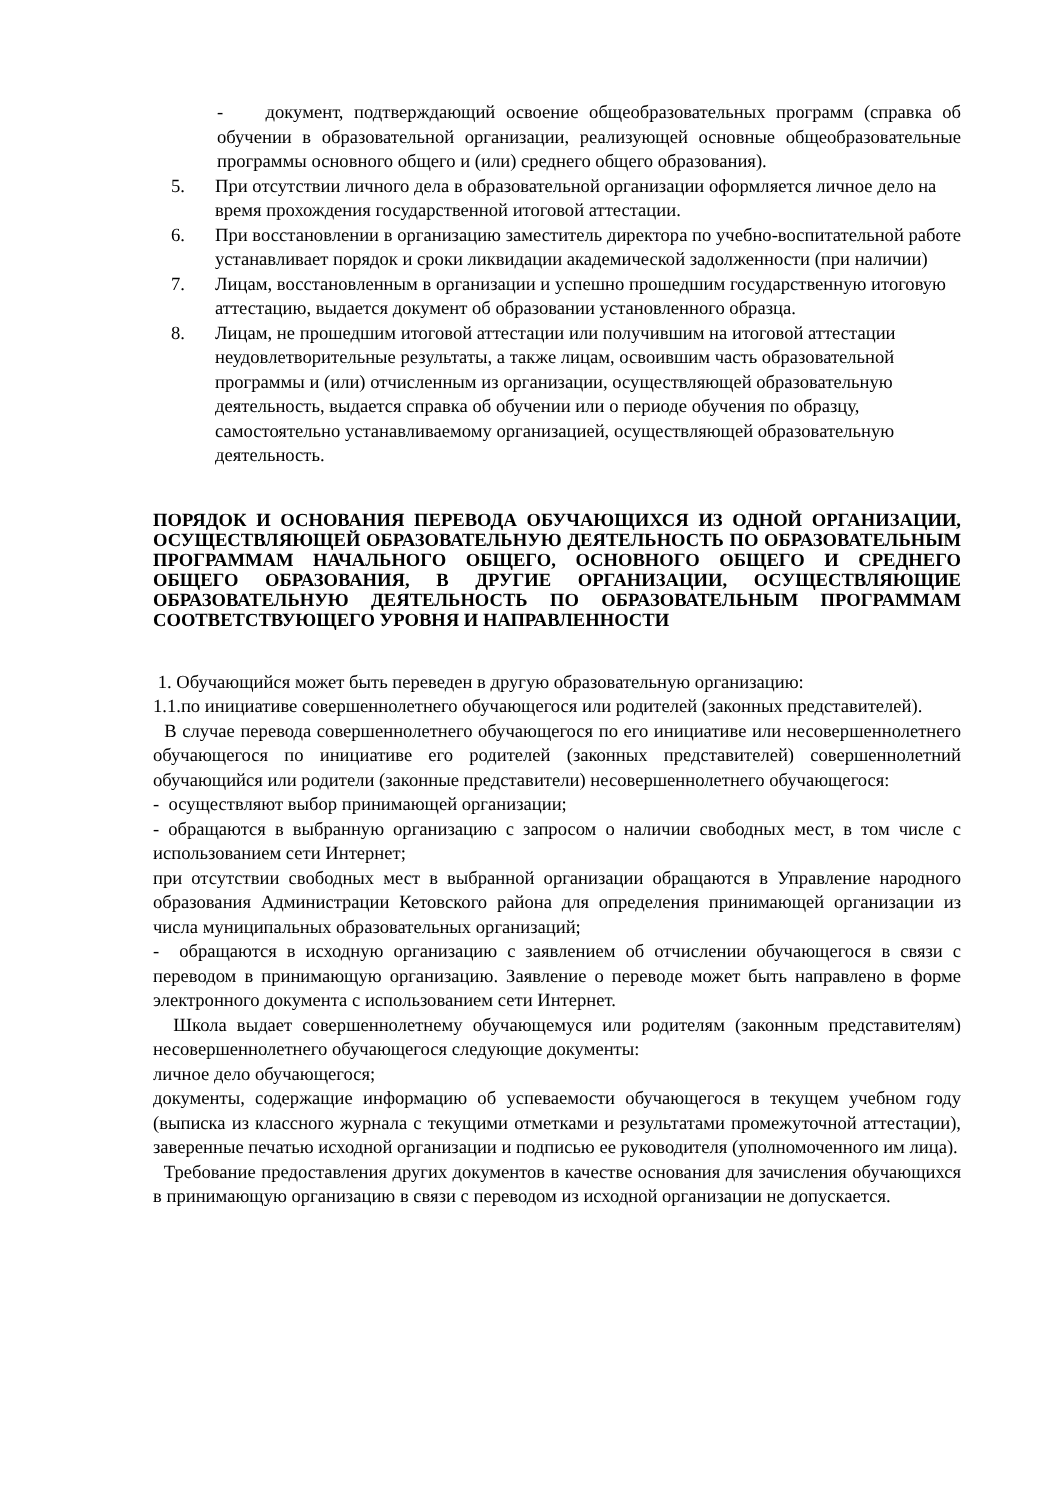- документ, подтверждающий освоение общеобразовательных программ (справка об обучении в образовательной организации, реализующей основные общеобразовательные программы основного общего и (или) среднего общего образования).
5. При отсутствии личного дела в образовательной организации оформляется личное дело на время прохождения государственной итоговой аттестации.
6. При восстановлении в организацию заместитель директора по учебно-воспитательной работе устанавливает порядок и сроки ликвидации академической задолженности (при наличии)
7. Лицам, восстановленным в организации и успешно прошедшим государственную итоговую аттестацию, выдается документ об образовании установленного образца.
8. Лицам, не прошедшим итоговой аттестации или получившим на итоговой аттестации неудовлетворительные результаты, а также лицам, освоившим часть образовательной программы и (или) отчисленным из организации, осуществляющей образовательную деятельность, выдается справка об обучении или о периоде обучения по образцу, самостоятельно устанавливаемому организацией, осуществляющей образовательную деятельность.
ПОРЯДОК И ОСНОВАНИЯ ПЕРЕВОДА ОБУЧАЮЩИХСЯ ИЗ ОДНОЙ ОРГАНИЗАЦИИ, ОСУЩЕСТВЛЯЮЩЕЙ ОБРАЗОВАТЕЛЬНУЮ ДЕЯТЕЛЬНОСТЬ ПО ОБРАЗОВАТЕЛЬНЫМ ПРОГРАММАМ НАЧАЛЬНОГО ОБЩЕГО, ОСНОВНОГО ОБЩЕГО И СРЕДНЕГО ОБЩЕГО ОБРАЗОВАНИЯ, В ДРУГИЕ ОРГАНИЗАЦИИ, ОСУЩЕСТВЛЯЮЩИЕ ОБРАЗОВАТЕЛЬНУЮ ДЕЯТЕЛЬНОСТЬ ПО ОБРАЗОВАТЕЛЬНЫМ ПРОГРАММАМ СООТВЕТСТВУЮЩЕГО УРОВНЯ И НАПРАВЛЕННОСТИ
1. Обучающийся может быть переведен в другую образовательную организацию:
1.1.по инициативе совершеннолетнего обучающегося или родителей (законных представителей).
В случае перевода совершеннолетнего обучающегося по его инициативе или несовершеннолетнего обучающегося по инициативе его родителей (законных представителей) совершеннолетний обучающийся или родители (законные представители) несовершеннолетнего обучающегося:
- осуществляют выбор принимающей организации;
- обращаются в выбранную организацию с запросом о наличии свободных мест, в том числе с использованием сети Интернет;
при отсутствии свободных мест в выбранной организации обращаются в Управление народного образования Администрации Кетовского района для определения принимающей организации из числа муниципальных образовательных организаций;
- обращаются в исходную организацию с заявлением об отчислении обучающегося в связи с переводом в принимающую организацию. Заявление о переводе может быть направлено в форме электронного документа с использованием сети Интернет.
Школа выдает совершеннолетнему обучающемуся или родителям (законным представителям) несовершеннолетнего обучающегося следующие документы:
личное дело обучающегося;
документы, содержащие информацию об успеваемости обучающегося в текущем учебном году (выписка из классного журнала с текущими отметками и результатами промежуточной аттестации), заверенные печатью исходной организации и подписью ее руководителя (уполномоченного им лица).
Требование предоставления других документов в качестве основания для зачисления обучающихся в принимающую организацию в связи с переводом из исходной организации не допускается.